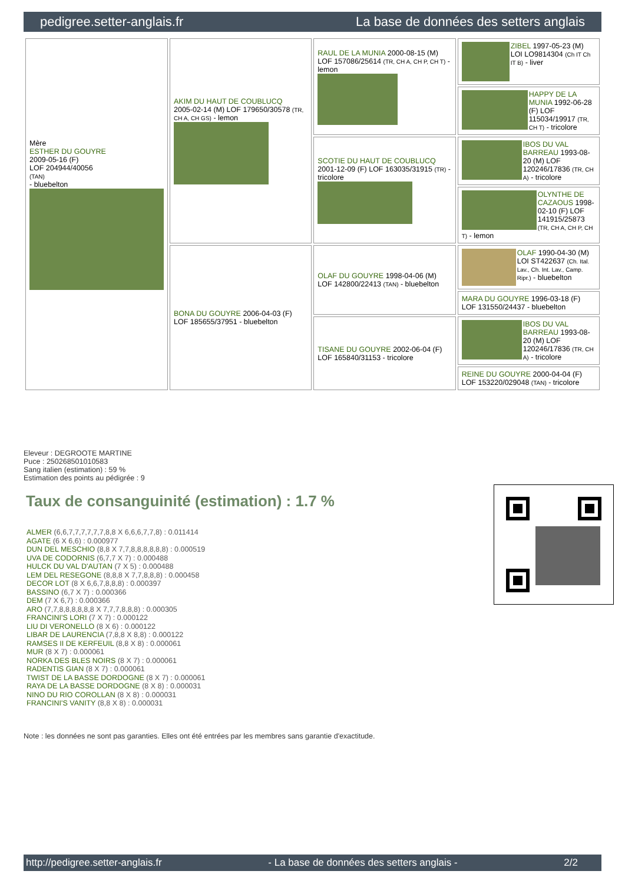pedigree.setter-anglais.fr La base de données des setters anglais
| Mère ESTHER DU GOUYRE 2009-05-16 (F) LOF 204944/40056 (TAN) - bluebelton | AKIM DU HAUT DE COUBLUCQ 2005-02-14 (M) LOF 179650/30578 (TR, CH A, CH GS) - lemon | RAUL DE LA MUNIA 2000-08-15 (M) LOF 157086/25614 (TR, CH A, CH P, CH T) - lemon | ZIBEL 1997-05-23 (M) LOI LO9814304 (Ch IT Ch IT B) - liver |
| | | | HAPPY DE LA MUNIA 1992-06-28 (F) LOF 115034/19917 (TR, CH T) - tricolore |
| | | SCOTIE DU HAUT DE COUBLUCQ 2001-12-09 (F) LOF 163035/31915 (TR) - tricolore | IBOS DU VAL BARREAU 1993-08-20 (M) LOF 120246/17836 (TR, CH A) - tricolore |
| | | | OLYNTHE DE CAZAOUS 1998-02-10 (F) LOF 141915/25873 (TR, CH A, CH P, CH T) - lemon |
| | BONA DU GOUYRE 2006-04-03 (F) LOF 185655/37951 - bluebelton | OLAF DU GOUYRE 1998-04-06 (M) LOF 142800/22413 (TAN) - bluebelton | OLAF 1990-04-30 (M) LOI ST422637 (Ch. Ital. Lav., Ch. Int. Lav., Camp. Ripr.) - bluebelton |
| | | | MARA DU GOUYRE 1996-03-18 (F) LOF 131550/24437 - bluebelton |
| | | TISANE DU GOUYRE 2002-06-04 (F) LOF 165840/31153 - tricolore | IBOS DU VAL BARREAU 1993-08-20 (M) LOF 120246/17836 (TR, CH A) - tricolore |
| | | | REINE DU GOUYRE 2000-04-04 (F) LOF 153220/029048 (TAN) - tricolore |
Eleveur : DEGROOTE MARTINE
Puce : 250268501010583
Sang italien (estimation) : 59 %
Estimation des points au pédigrée : 9
Taux de consanguinité (estimation) : 1.7 %
ALMER (6,6,7,7,7,7,7,7,8,8 X 6,6,6,7,7,8) : 0.011414
AGATE (6 X 6,6) : 0.000977
DUN DEL MESCHIO (8,8 X 7,7,8,8,8,8,8,8) : 0.000519
UVA DE CODORNIS (6,7,7 X 7) : 0.000488
HULCK DU VAL D'AUTAN (7 X 5) : 0.000488
LEM DEL RESEGONE (8,8,8 X 7,7,8,8,8) : 0.000458
DECOR LOT (8 X 6,6,7,8,8,8) : 0.000397
BASSINO (6,7 X 7) : 0.000366
DEM (7 X 6,7) : 0.000366
ARO (7,7,8,8,8,8,8,8 X 7,7,7,8,8,8) : 0.000305
FRANCINI'S LORI (7 X 7) : 0.000122
LIU DI VERONELLO (8 X 6) : 0.000122
LIBAR DE LAURENCIA (7,8,8 X 8,8) : 0.000122
RAMSES II DE KERFEUIL (8,8 X 8) : 0.000061
MUR (8 X 7) : 0.000061
NORKA DES BLES NOIRS (8 X 7) : 0.000061
RADENTIS GIAN (8 X 7) : 0.000061
TWIST DE LA BASSE DORDOGNE (8 X 7) : 0.000061
RAYA DE LA BASSE DORDOGNE (8 X 8) : 0.000031
NINO DU RIO COROLLAN (8 X 8) : 0.000031
FRANCINI'S VANITY (8,8 X 8) : 0.000031
Note : les données ne sont pas garanties. Elles ont été entrées par les membres sans garantie d'exactitude.
http://pedigree.setter-anglais.fr - La base de données des setters anglais - 2/2